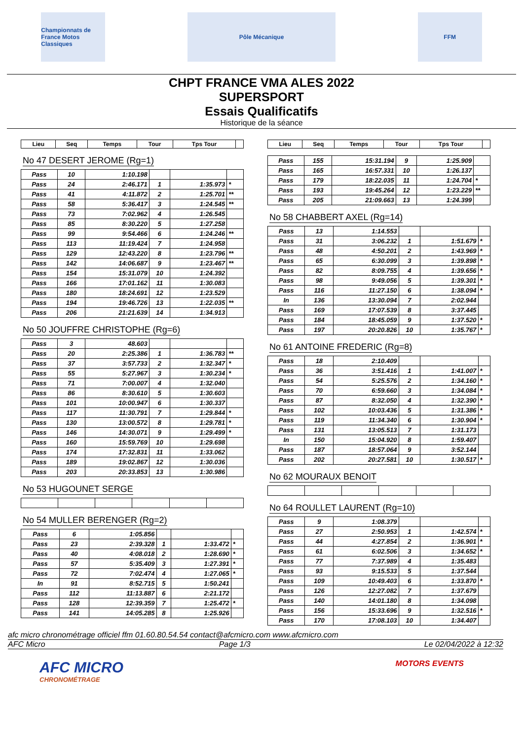Championnats de France Motos Classiques
Pôle Mécanique FFM
CHPT FRANCE VMA ALES 2022
SUPERSPORT
Essais Qualificatifs
Historique de la séance
| Lieu | Seq | Temps | Tour | Tps Tour | |
| --- | --- | --- | --- | --- | --- |
No 47 DESERT JEROME (Rg=1)
| Pass | 10 | 1:10.198 | | | |
| Pass | 24 | 2:46.171 | 1 | 1:35.973 | * |
| Pass | 41 | 4:11.872 | 2 | 1:25.701 | ** |
| Pass | 58 | 5:36.417 | 3 | 1:24.545 | ** |
| Pass | 73 | 7:02.962 | 4 | 1:26.545 | |
| Pass | 85 | 8:30.220 | 5 | 1:27.258 | |
| Pass | 99 | 9:54.466 | 6 | 1:24.246 | ** |
| Pass | 113 | 11:19.424 | 7 | 1:24.958 | |
| Pass | 129 | 12:43.220 | 8 | 1:23.796 | ** |
| Pass | 142 | 14:06.687 | 9 | 1:23.467 | ** |
| Pass | 154 | 15:31.079 | 10 | 1:24.392 | |
| Pass | 166 | 17:01.162 | 11 | 1:30.083 | |
| Pass | 180 | 18:24.691 | 12 | 1:23.529 | |
| Pass | 194 | 19:46.726 | 13 | 1:22.035 | ** |
| Pass | 206 | 21:21.639 | 14 | 1:34.913 | |
No 50 JOUFFRE CHRISTOPHE (Rg=6)
| Pass | 3 | 48.603 | | | |
| Pass | 20 | 2:25.386 | 1 | 1:36.783 | ** |
| Pass | 37 | 3:57.733 | 2 | 1:32.347 | * |
| Pass | 55 | 5:27.967 | 3 | 1:30.234 | * |
| Pass | 71 | 7:00.007 | 4 | 1:32.040 | |
| Pass | 86 | 8:30.610 | 5 | 1:30.603 | |
| Pass | 101 | 10:00.947 | 6 | 1:30.337 | |
| Pass | 117 | 11:30.791 | 7 | 1:29.844 | * |
| Pass | 130 | 13:00.572 | 8 | 1:29.781 | * |
| Pass | 146 | 14:30.071 | 9 | 1:29.499 | * |
| Pass | 160 | 15:59.769 | 10 | 1:29.698 | |
| Pass | 174 | 17:32.831 | 11 | 1:33.062 | |
| Pass | 189 | 19:02.867 | 12 | 1:30.036 | |
| Pass | 203 | 20:33.853 | 13 | 1:30.986 | |
No 53 HUGOUNET SERGE No 54 MULLER BERENGER (Rg=2)
| Pass | 6 | 1:05.856 | | | |
| Pass | 23 | 2:39.328 | 1 | 1:33.472 | * |
| Pass | 40 | 4:08.018 | 2 | 1:28.690 | * |
| Pass | 57 | 5:35.409 | 3 | 1:27.391 | * |
| Pass | 72 | 7:02.474 | 4 | 1:27.065 | * |
| In | 91 | 8:52.715 | 5 | 1:50.241 | |
| Pass | 112 | 11:13.887 | 6 | 2:21.172 | |
| Pass | 128 | 12:39.359 | 7 | 1:25.472 | * |
| Pass | 141 | 14:05.285 | 8 | 1:25.926 | |
| Lieu | Seq | Temps | Tour | Tps Tour | |
| --- | --- | --- | --- | --- | --- |
| Pass | 155 | 15:31.194 | 9 | 1:25.909 | |
| Pass | 165 | 16:57.331 | 10 | 1:26.137 | |
| Pass | 179 | 18:22.035 | 11 | 1:24.704 | * |
| Pass | 193 | 19:45.264 | 12 | 1:23.229 | ** |
| Pass | 205 | 21:09.663 | 13 | 1:24.399 | |
No 58 CHABBERT AXEL (Rg=14)
| Pass | 13 | 1:14.553 | | | |
| Pass | 31 | 3:06.232 | 1 | 1:51.679 | * |
| Pass | 48 | 4:50.201 | 2 | 1:43.969 | * |
| Pass | 65 | 6:30.099 | 3 | 1:39.898 | * |
| Pass | 82 | 8:09.755 | 4 | 1:39.656 | * |
| Pass | 98 | 9:49.056 | 5 | 1:39.301 | * |
| Pass | 116 | 11:27.150 | 6 | 1:38.094 | * |
| In | 136 | 13:30.094 | 7 | 2:02.944 | |
| Pass | 169 | 17:07.539 | 8 | 3:37.445 | |
| Pass | 184 | 18:45.059 | 9 | 1:37.520 | * |
| Pass | 197 | 20:20.826 | 10 | 1:35.767 | * |
No 61 ANTOINE FREDERIC (Rg=8)
| Pass | 18 | 2:10.409 | | | |
| Pass | 36 | 3:51.416 | 1 | 1:41.007 | * |
| Pass | 54 | 5:25.576 | 2 | 1:34.160 | * |
| Pass | 70 | 6:59.660 | 3 | 1:34.084 | * |
| Pass | 87 | 8:32.050 | 4 | 1:32.390 | * |
| Pass | 102 | 10:03.436 | 5 | 1:31.386 | * |
| Pass | 119 | 11:34.340 | 6 | 1:30.904 | * |
| Pass | 131 | 13:05.513 | 7 | 1:31.173 | |
| In | 150 | 15:04.920 | 8 | 1:59.407 | |
| Pass | 187 | 18:57.064 | 9 | 3:52.144 | |
| Pass | 202 | 20:27.581 | 10 | 1:30.517 | * |
No 62 MOURAUX BENOIT No 64 ROULLET LAURENT (Rg=10)
| Pass | 9 | 1:08.379 | | | |
| Pass | 27 | 2:50.953 | 1 | 1:42.574 | * |
| Pass | 44 | 4:27.854 | 2 | 1:36.901 | * |
| Pass | 61 | 6:02.506 | 3 | 1:34.652 | * |
| Pass | 77 | 7:37.989 | 4 | 1:35.483 | |
| Pass | 93 | 9:15.533 | 5 | 1:37.544 | |
| Pass | 109 | 10:49.403 | 6 | 1:33.870 | * |
| Pass | 126 | 12:27.082 | 7 | 1:37.679 | |
| Pass | 140 | 14:01.180 | 8 | 1:34.098 | |
| Pass | 156 | 15:33.696 | 9 | 1:32.516 | * |
| Pass | 170 | 17:08.103 | 10 | 1:34.407 | |
afc micro chronométrage officiel ffm 01.60.80.54.54 contact@afcmicro.com www.afcmicro.com
AFC Micro Page 1/3 Le 02/04/2022 à 12:32
AFC MICRO
CHRONOMÉTRAGE
MOTORS EVENTS